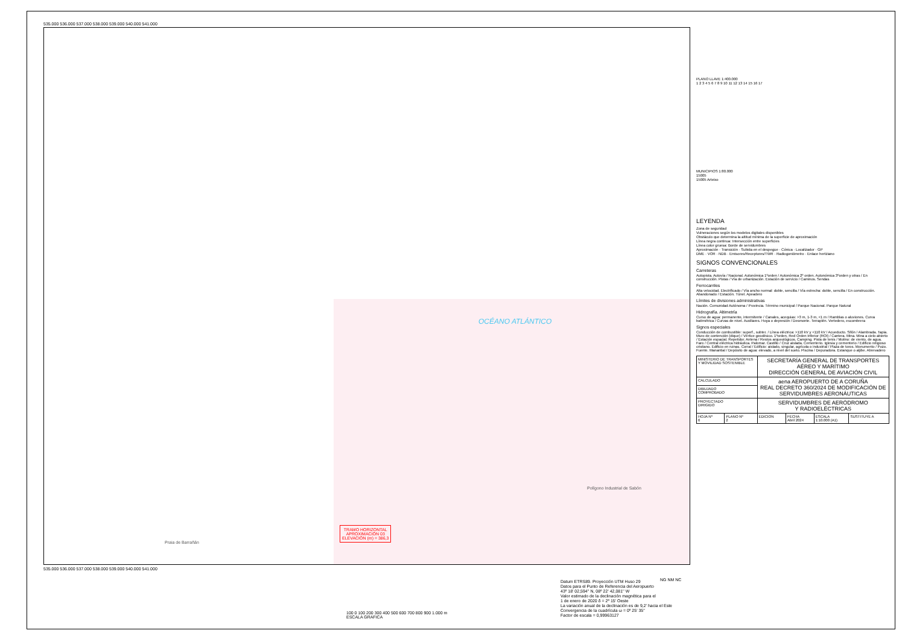535.000 536.000 537.000 538.000 539.000 540.000 541.000
OCÉANO ATLÁNTICO
TRAMO HORIZONTAL
APROXIMACIÓN 03
ELEVACIÓN (m) = 386,3
Polígono Industrial de Sabón
Praia de Barrañán
535.000 536.000 537.000 538.000 539.000 540.000 541.000
100 0 100 200 300 400 500 600 700 800 900 1.000 m
ESCALA GRAFICA
Datum ETRS89. Proyección UTM Huso 29
Datos para el Punto de Referencia del Aeropuerto
43º 18' 02,594'' N, 08º 22' 42,081'' W
Valor estimado de la declinación magnética para el
1 de enero de 2020 δ = 2º 15' Oeste
La variación anual de la declinación es de 9,2' hacia el Este
Convergencia de la cuadrícula ω = 0º 25' 35''
Factor de escala = 0,99963127
NG NM NC
PLANO LLAVE 1:400.000
1 2 3 4 5 6 7 8 9 10 11 12 13 14 15 16 17
MUNICIPIOS 1:80.000
15005
15005 Arteixo
LEYENDA
Zona de seguridad
Vulneraciones según los modelos digitales disponibles
Obstáculo que determina la altitud mínima de la superficie de aproximación
Línea negra continua: Intersección entre superficies
Línea color gruesa: Borde de servidumbres
Aproximación · Transición · Subida en el despegue · Cónica · Localizador · GP
DME · VOR · NDB · Emisores/Receptores/TWR · Radiogoniómetro · Enlace hertziano
SIGNOS CONVENCIONALES
Carreteras
Autopista. Autovía / Nacional. Autonómica 1ºorden / Autonómica 2º orden. Autonómica 3ºorden y otras / En construcción. Pistas / Vía de urbanización. Estación de servicio / Caminos. Sendas
Ferrocarriles
Alta velocidad. Electrificado / Vía ancho normal: doble, sencilla / Vía estrecha: doble, sencilla / En construcción. Abandonado / Estación. Túnel. Apeadero
Límites de divisiones administrativas
Nación. Comunidad Autónoma / Provincia. Término municipal / Parque Nacional. Parque Natural
Hidrografía. Altimetría
Curso de agua: permanente, intermitente / Canales, acequias: >3 m, 1-3 m, <1 m / Ramblas o aluviones. Curva batimétrica / Curvas de nivel. Auxiliares. Hoya o depresión / Desmonte. Terraplén. Vertedero, escombrera
Signos especiales
Conducción de combustible: superf., subter. / Línea eléctrica: >110 kV y <110 kV / Acueducto. Sifón / Alambrada. Tapia. Muro de contención (dique) / Vértice geodésico. 1ºorden, Red Orden Inferior (ROI) / Cantera. Mina. Mina a cielo abierto / Estación espacial. Repetidor. Antena / Restos arqueológicos. Camping. Pista de tenis / Molino: de viento, de agua. Faro / Central eléctrica hidráulica. Palomar. Castillo / Cruz aislada. Cementerio. Iglesia y cementerio / Edificio religioso cristiano. Edificio en ruinas. Corral / Edificio: aislado, singular, agrícola o industrial / Plaza de toros. Monumento / Pozo. Fuente. Manantial / Depósito de agua: elevado, a nivel del suelo. Piscina / Depuradora. Estanque o aljibe. Abrevadero
| MINISTERIO DE TRANSPORTES Y MOVILIDAD SOSTENIBLE | | SECRETARÍA GENERAL DE TRANSPORTES AÉREO Y MARÍTIMO DIRECCIÓN GENERAL DE AVIACIÓN CIVIL | | | |
| CALCULADO | | aena AEROPUERTO DE A CORUÑA REAL DECRETO 360/2024 DE MODIFICACIÓN DE SERVIDUMBRES AERONÁUTICAS | | | |
| DIBUJADO COMPROBADO | | | | | |
| PROYECTADO DIRIGIDO | | SERVIDUMBRES DE AERÓDROMO Y RADIOELÉCTRICAS | | | |
| HOJA Nº 6 | PLANO Nº 2 | EDICION | FECHA Abril 2024 | ESCALA 1:10.000 (A1) | SUSTITUYE A |